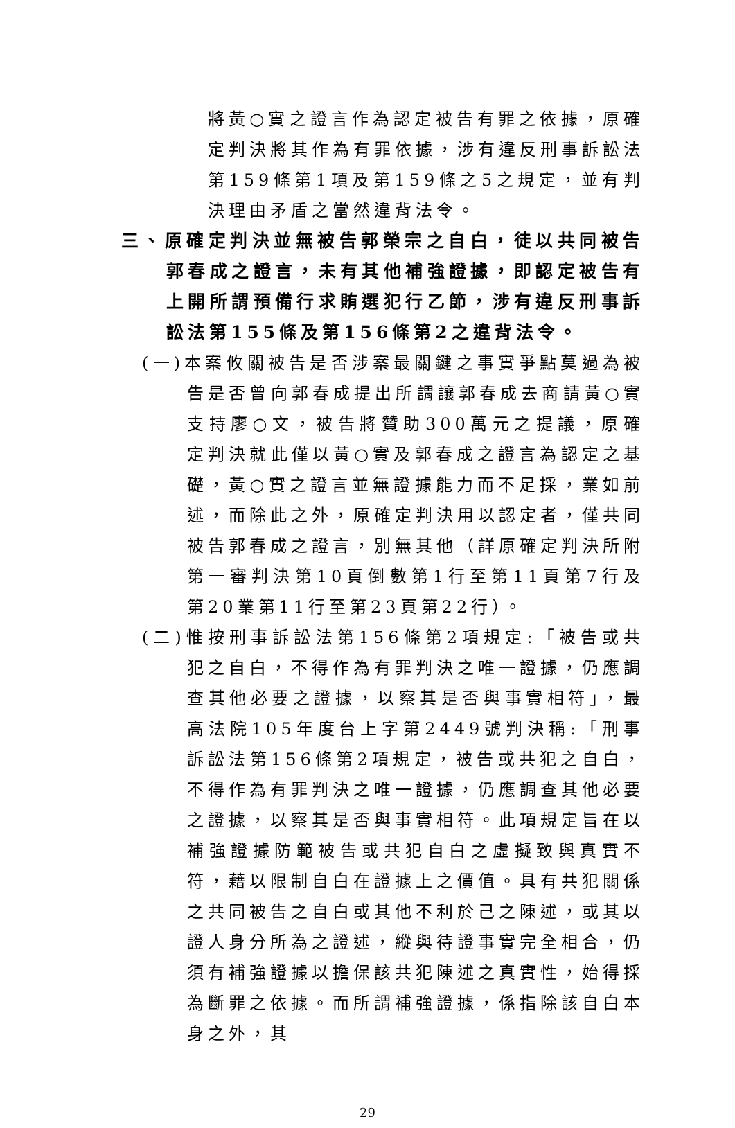將黃○實之證言作為認定被告有罪之依據，原確定判決將其作為有罪依據，涉有違反刑事訴訟法第159條第1項及第159條之5之規定，並有判決理由矛盾之當然違背法令。
三、原確定判決並無被告郭榮宗之自白，徒以共同被告郭春成之證言，未有其他補強證據，即認定被告有上開所謂預備行求賄選犯行乙節，涉有違反刑事訴訟法第155條及第156條第2之違背法令。
(一)本案攸關被告是否涉案最關鍵之事實爭點莫過為被告是否曾向郭春成提出所謂讓郭春成去商請黃○實支持廖○文，被告將贊助300萬元之提議，原確定判決就此僅以黃○實及郭春成之證言為認定之基礎，黃○實之證言並無證據能力而不足採，業如前述，而除此之外，原確定判決用以認定者，僅共同被告郭春成之證言，別無其他（詳原確定判決所附第一審判決第10頁倒數第1行至第11頁第7行及第20業第11行至第23頁第22行）。
(二)惟按刑事訴訟法第156條第2項規定:「被告或共犯之自白，不得作為有罪判決之唯一證據，仍應調查其他必要之證據，以察其是否與事實相符」，最高法院105年度台上字第2449號判決稱:「刑事訴訟法第156條第2項規定，被告或共犯之自白，不得作為有罪判決之唯一證據，仍應調查其他必要之證據，以察其是否與事實相符。此項規定旨在以補強證據防範被告或共犯自白之虛擬致與真實不符，藉以限制自白在證據上之價值。具有共犯關係之共同被告之自白或其他不利於己之陳述，或其以證人身分所為之證述，縱與待證事實完全相合，仍須有補強證據以擔保該共犯陳述之真實性，始得採為斷罪之依據。而所謂補強證據，係指除該自白本身之外，其
29